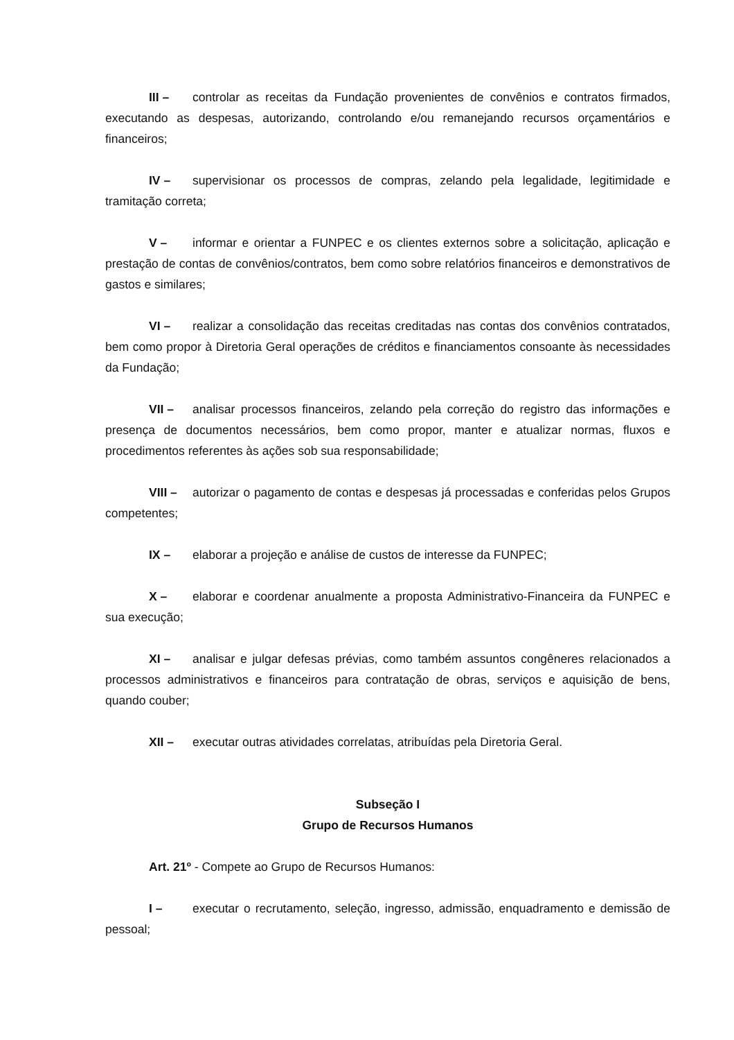III – controlar as receitas da Fundação provenientes de convênios e contratos firmados, executando as despesas, autorizando, controlando e/ou remanejando recursos orçamentários e financeiros;
IV – supervisionar os processos de compras, zelando pela legalidade, legitimidade e tramitação correta;
V – informar e orientar a FUNPEC e os clientes externos sobre a solicitação, aplicação e prestação de contas de convênios/contratos, bem como sobre relatórios financeiros e demonstrativos de gastos e similares;
VI – realizar a consolidação das receitas creditadas nas contas dos convênios contratados, bem como propor à Diretoria Geral operações de créditos e financiamentos consoante às necessidades da Fundação;
VII – analisar processos financeiros, zelando pela correção do registro das informações e presença de documentos necessários, bem como propor, manter e atualizar normas, fluxos e procedimentos referentes às ações sob sua responsabilidade;
VIII – autorizar o pagamento de contas e despesas já processadas e conferidas pelos Grupos competentes;
IX – elaborar a projeção e análise de custos de interesse da FUNPEC;
X – elaborar e coordenar anualmente a proposta Administrativo-Financeira da FUNPEC e sua execução;
XI – analisar e julgar defesas prévias, como também assuntos congêneres relacionados a processos administrativos e financeiros para contratação de obras, serviços e aquisição de bens, quando couber;
XII – executar outras atividades correlatas, atribuídas pela Diretoria Geral.
Subseção I
Grupo de Recursos Humanos
Art. 21º - Compete ao Grupo de Recursos Humanos:
I – executar o recrutamento, seleção, ingresso, admissão, enquadramento e demissão de pessoal;